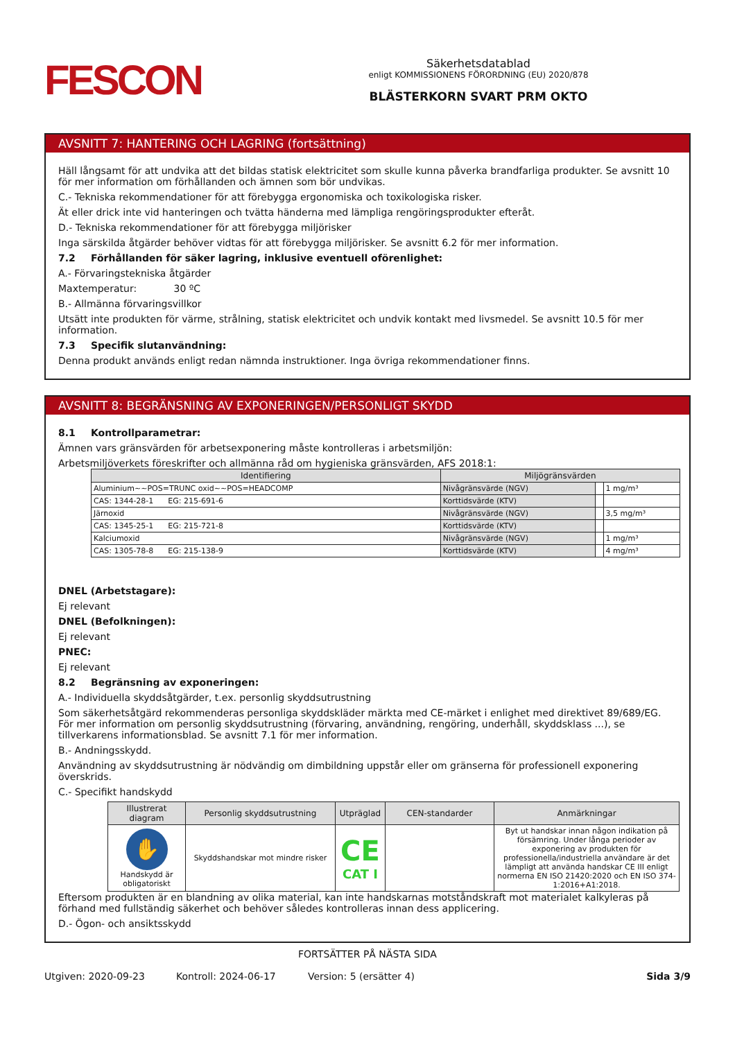FESCON
Säkerhetsdatablad
enligt KOMMISSIONENS FÖRORDNING (EU) 2020/878
BLÄSTERKORN SVART PRM OKTO
AVSNITT 7: HANTERING OCH LAGRING (fortsättning)
Häll långsamt för att undvika att det bildas statisk elektricitet som skulle kunna påverka brandfarliga produkter. Se avsnitt 10 för mer information om förhållanden och ämnen som bör undvikas.
C.- Tekniska rekommendationer för att förebygga ergonomiska och toxikologiska risker.
Ät eller drick inte vid hanteringen och tvätta händerna med lämpliga rengöringsprodukter efteråt.
D.- Tekniska rekommendationer för att förebygga miljörisker
Inga särskilda åtgärder behöver vidtas för att förebygga miljörisker. Se avsnitt 6.2 för mer information.
7.2 Förhållanden för säker lagring, inklusive eventuell oförenlighet:
A.- Förvaringstekniska åtgärder
Maxtemperatur: 30 ºC
B.- Allmänna förvaringsvillkor
Utsätt inte produkten för värme, strålning, statisk elektricitet och undvik kontakt med livsmedel. Se avsnitt 10.5 för mer information.
7.3 Specifik slutanvändning:
Denna produkt används enligt redan nämnda instruktioner. Inga övriga rekommendationer finns.
AVSNITT 8: BEGRÄNSNING AV EXPONERINGEN/PERSONLIGT SKYDD
8.1 Kontrollparametrar:
Ämnen vars gränsvärden för arbetsexponering måste kontrolleras i arbetsmiljön:
Arbetsmiljöverkets föreskrifter och allmänna råd om hygieniska gränsvärden, AFS 2018:1:
| Identifiering | Miljögränsvärden | | |
| --- | --- | --- | --- |
| Aluminium~~POS=TRUNC oxid~~POS=HEADCOMP | Nivågränsvärde (NGV) | | 1 mg/m³ |
| CAS: 1344-28-1 EG: 215-691-6 | Korttidsvärde (KTV) | | |
| Järnoxid | Nivågränsvärde (NGV) | | 3,5 mg/m³ |
| CAS: 1345-25-1 EG: 215-721-8 | Korttidsvärde (KTV) | | |
| Kalciumoxid | Nivågränsvärde (NGV) | | 1 mg/m³ |
| CAS: 1305-78-8 EG: 215-138-9 | Korttidsvärde (KTV) | | 4 mg/m³ |
DNEL (Arbetstagare):
Ej relevant
DNEL (Befolkningen):
Ej relevant
PNEC:
Ej relevant
8.2 Begränsning av exponeringen:
A.- Individuella skyddsåtgärder, t.ex. personlig skyddsutrustning
Som säkerhetsåtgärd rekommenderas personliga skyddskläder märkta med CE-märket i enlighet med direktivet 89/689/EG. För mer information om personlig skyddsutrustning (förvaring, användning, rengöring, underhåll, skyddsklass ...), se tillverkarens informationsblad. Se avsnitt 7.1 för mer information.
B.- Andningsskydd.
Användning av skyddsutrustning är nödvändig om dimbildning uppstår eller om gränserna för professionell exponering överskrids.
C.- Specifikt handskydd
| Illustrerat diagram | Personlig skyddsutrustning | Utpräglad | CEN-standarder | Anmärkningar |
| --- | --- | --- | --- | --- |
| ✋ Handskydd är obligatoriskt | Skyddshandskar mot mindre risker | CE CAT I | | Byt ut handskar innan någon indikation på försämring. Under långa perioder av exponering av produkten för professionella/industriella användare är det lämpligt att använda handskar CE III enligt normerna EN ISO 21420:2020 och EN ISO 374-1:2016+A1:2018. |
Eftersom produkten är en blandning av olika material, kan inte handskarnas motståndskraft mot materialet kalkyleras på förhand med fullständig säkerhet och behöver således kontrolleras innan dess applicering.
D.- Ögon- och ansiktsskydd
FORTSÄTTER PÅ NÄSTA SIDA
Utgiven: 2020-09-23 Kontroll: 2024-06-17 Version: 5 (ersätter 4) Sida 3/9